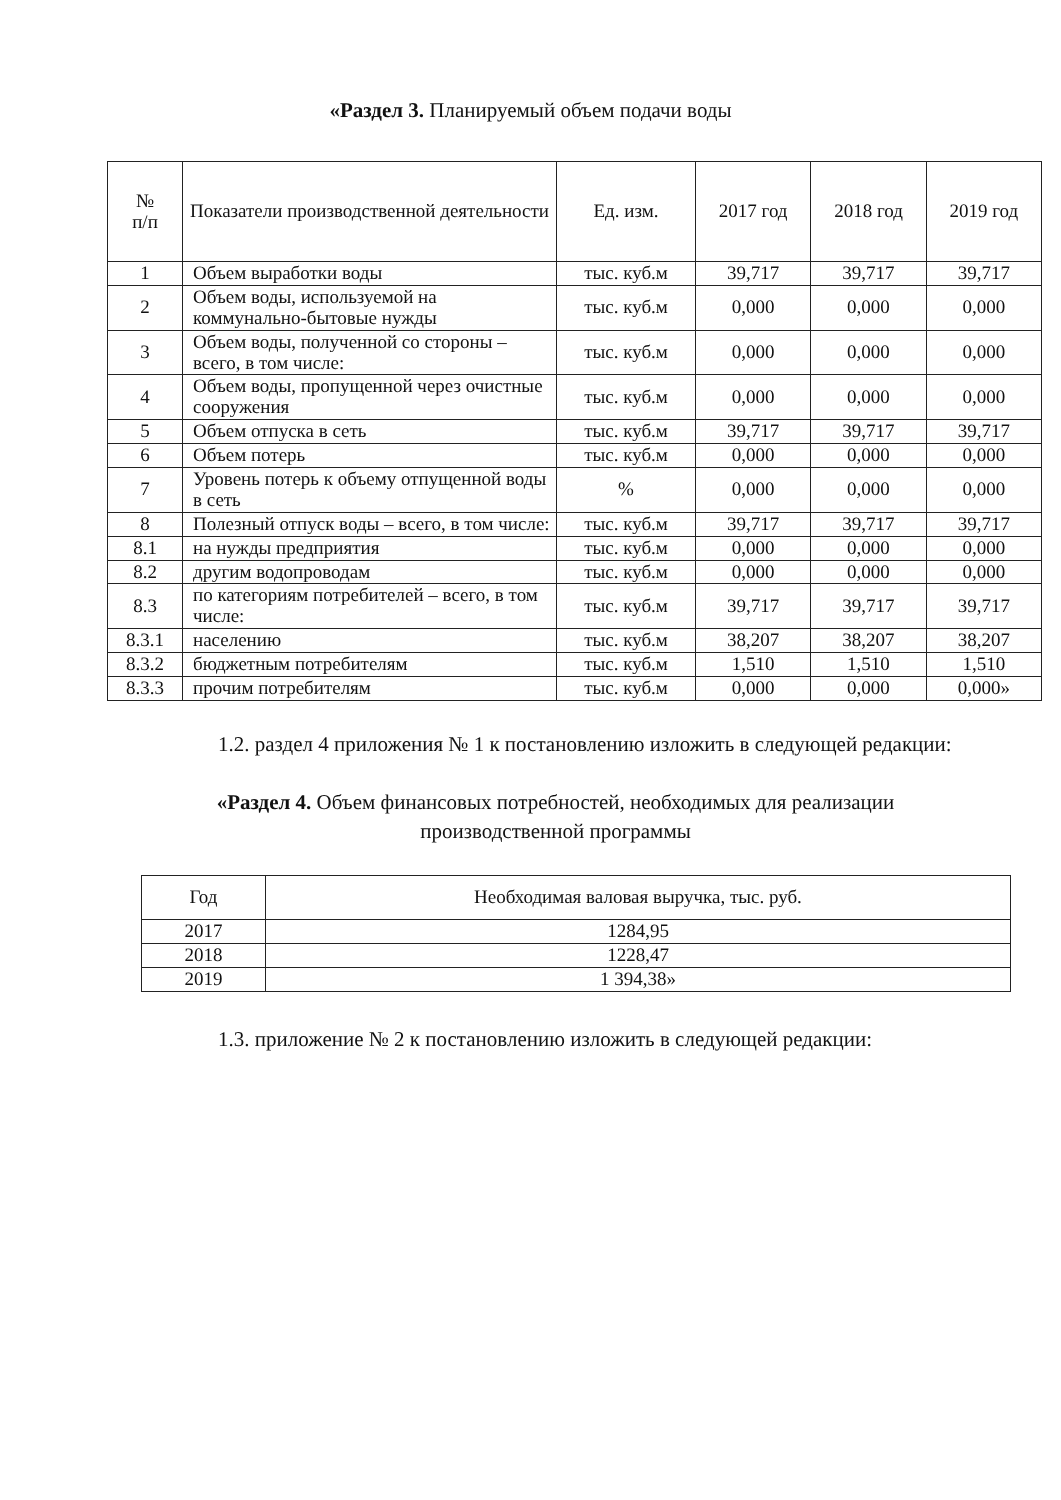«Раздел 3. Планируемый объем подачи воды
| № п/п | Показатели производственной деятельности | Ед. изм. | 2017 год | 2018 год | 2019 год |
| --- | --- | --- | --- | --- | --- |
| 1 | Объем выработки воды | тыс. куб.м | 39,717 | 39,717 | 39,717 |
| 2 | Объем воды, используемой на коммунально-бытовые нужды | тыс. куб.м | 0,000 | 0,000 | 0,000 |
| 3 | Объем воды, полученной со стороны – всего, в том числе: | тыс. куб.м | 0,000 | 0,000 | 0,000 |
| 4 | Объем воды, пропущенной через очистные сооружения | тыс. куб.м | 0,000 | 0,000 | 0,000 |
| 5 | Объем отпуска в сеть | тыс. куб.м | 39,717 | 39,717 | 39,717 |
| 6 | Объем потерь | тыс. куб.м | 0,000 | 0,000 | 0,000 |
| 7 | Уровень потерь к объему отпущенной воды в сеть | % | 0,000 | 0,000 | 0,000 |
| 8 | Полезный отпуск воды – всего, в том числе: | тыс. куб.м | 39,717 | 39,717 | 39,717 |
| 8.1 | на нужды предприятия | тыс. куб.м | 0,000 | 0,000 | 0,000 |
| 8.2 | другим водопроводам | тыс. куб.м | 0,000 | 0,000 | 0,000 |
| 8.3 | по категориям потребителей – всего, в том числе: | тыс. куб.м | 39,717 | 39,717 | 39,717 |
| 8.3.1 | населению | тыс. куб.м | 38,207 | 38,207 | 38,207 |
| 8.3.2 | бюджетным потребителям | тыс. куб.м | 1,510 | 1,510 | 1,510 |
| 8.3.3 | прочим потребителям | тыс. куб.м | 0,000 | 0,000 | 0,000» |
1.2. раздел 4 приложения № 1 к постановлению изложить в следующей редакции:
«Раздел 4. Объем финансовых потребностей, необходимых для реализации производственной программы
| Год | Необходимая валовая выручка, тыс. руб. |
| --- | --- |
| 2017 | 1284,95 |
| 2018 | 1228,47 |
| 2019 | 1 394,38» |
1.3. приложение № 2 к постановлению изложить в следующей редакции: